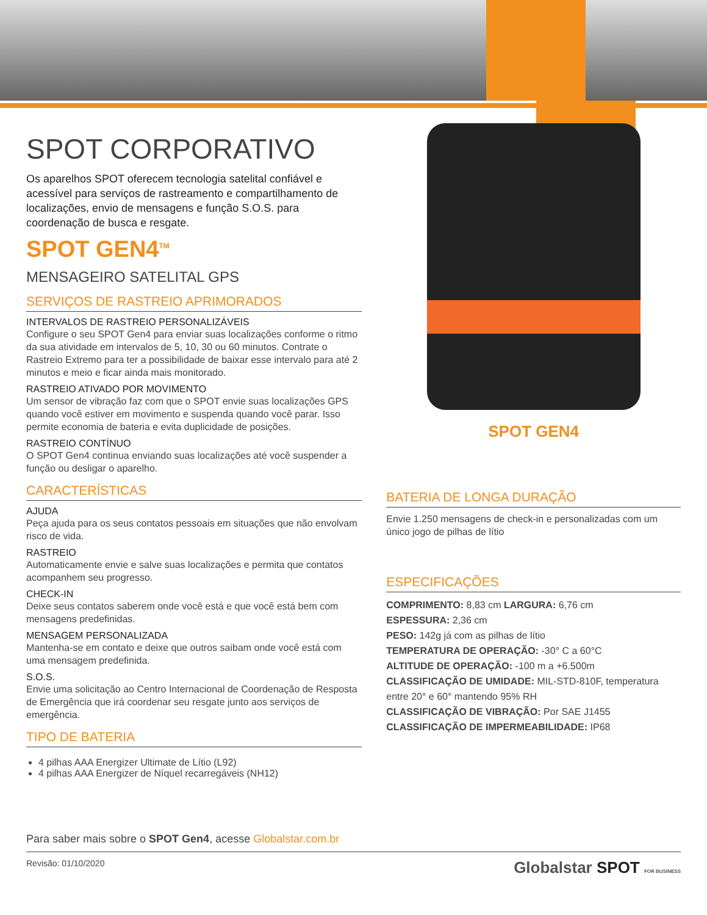SPOT CORPORATIVO
Os aparelhos SPOT oferecem tecnologia satelital confiável e acessível para serviços de rastreamento e compartilhamento de localizações, envio de mensagens e função S.O.S. para coordenação de busca e resgate.
SPOT GEN4<sup>TM</sup>
MENSAGEIRO SATELITAL GPS
SERVIÇOS DE RASTREIO APRIMORADOS
INTERVALOS DE RASTREIO PERSONALIZÁVEIS
Configure o seu SPOT Gen4 para enviar suas localizações conforme o ritmo da sua atividade em intervalos de 5, 10, 30 ou 60 minutos. Contrate o Rastreio Extremo para ter a possibilidade de baixar esse intervalo para até 2 minutos e meio e ficar ainda mais monitorado.
RASTREIO ATIVADO POR MOVIMENTO
Um sensor de vibração faz com que o SPOT envie suas localizações GPS quando você estiver em movimento e suspenda quando você parar. Isso permite economia de bateria e evita duplicidade de posições.
RASTREIO CONTÍNUO
O SPOT Gen4 continua enviando suas localizações até você suspender a função ou desligar o aparelho.
CARACTERÍSTICAS
AJUDA
Peça ajuda para os seus contatos pessoais em situações que não envolvam risco de vida.
RASTREIO
Automaticamente envie e salve suas localizações e permita que contatos acompanhem seu progresso.
CHECK-IN
Deixe seus contatos saberem onde você está e que você está bem com mensagens predefinidas.
MENSAGEM PERSONALIZADA
Mantenha-se em contato e deixe que outros saibam onde você está com uma mensagem predefinida.
S.O.S.
Envie uma solicitação ao Centro Internacional de Coordenação de Resposta de Emergência que irá coordenar seu resgate junto aos serviços de emergência.
TIPO DE BATERIA
4 pilhas AAA Energizer Ultimate de Lítio (L92)
4 pilhas AAA Energizer de Níquel recarregáveis (NH12)
SPOT GEN4
BATERIA DE LONGA DURAÇÃO
Envie 1.250 mensagens de check-in e personalizadas com um único jogo de pilhas de lítio
ESPECIFICAÇÕES
COMPRIMENTO: 8,83 cm LARGURA: 6,76 cm
ESPESSURA: 2,36 cm
PESO: 142g já com as pilhas de lítio
TEMPERATURA DE OPERAÇÃO: -30° C a 60°C
ALTITUDE DE OPERAÇÃO: -100 m a +6.500m
CLASSIFICAÇÃO DE UMIDADE: MIL-STD-810F, temperatura entre 20° e 60° mantendo 95% RH
CLASSIFICAÇÃO DE VIBRAÇÃO: Por SAE J1455
CLASSIFICAÇÃO DE IMPERMEABILIDADE: IP68
Para saber mais sobre o SPOT Gen4, acesse Globalstar.com.br
Revisão: 01/10/2020 Globalstar SPOT FOR BUSINESS